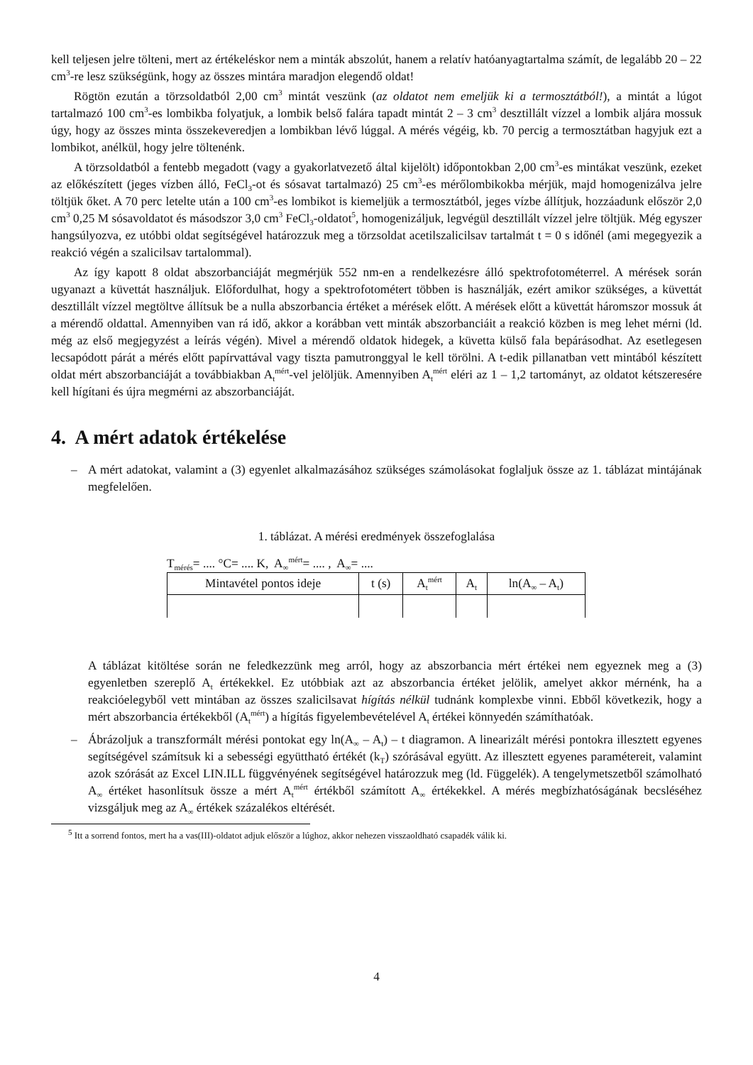kell teljesen jelre tölteni, mert az értékeléskor nem a minták abszolút, hanem a relatív hatóanyagtartalma számít, de legalább 20 – 22 cm<sup>3</sup>-re lesz szükségünk, hogy az összes mintára maradjon elegendő oldat!
Rögtön ezután a törzsoldatból 2,00 cm<sup>3</sup> mintát veszünk (az oldatot nem emeljük ki a termosztátból!), a mintát a lúgot tartalmazó 100 cm<sup>3</sup>-es lombikba folyatjuk, a lombik belső falára tapadt mintát 2 – 3 cm<sup>3</sup> desztillált vízzel a lombik aljára mossuk úgy, hogy az összes minta összekeveredjen a lombikban lévő lúggal. A mérés végéig, kb. 70 percig a termosztátban hagyjuk ezt a lombikot, anélkül, hogy jelre töltenénk.
A törzsoldatból a fentebb megadott (vagy a gyakorlatvezető által kijelölt) időpontokban 2,00 cm<sup>3</sup>-es mintákat veszünk, ezeket az előkészített (jeges vízben álló, FeCl<sub>3</sub>-ot és sósavat tartalmazó) 25 cm<sup>3</sup>-es mérőlombikokba mérjük, majd homogenizálva jelre töltjük őket. A 70 perc letelte után a 100 cm<sup>3</sup>-es lombikot is kiemeljük a termosztátból, jeges vízbe állítjuk, hozzáadunk először 2,0 cm<sup>3</sup> 0,25 M sósavoldatot és másodszor 3,0 cm<sup>3</sup> FeCl<sub>3</sub>-oldatot<sup>5</sup>, homogenizáljuk, legvégül desztillált vízzel jelre töltjük. Még egyszer hangsúlyozva, ez utóbbi oldat segítségével határozzuk meg a törzsoldat acetilszalicilsav tartalmát t = 0 s időnél (ami megegyezik a reakció végén a szalicilsav tartalommal).
Az így kapott 8 oldat abszorbanciáját megmérjük 552 nm-en a rendelkezésre álló spektrofotométerrel. A mérések során ugyanazt a küvettát használjuk. Előfordulhat, hogy a spektrofotométert többen is használják, ezért amikor szükséges, a küvettát desztillált vízzel megtöltve állítsuk be a nulla abszorbancia értéket a mérések előtt. A mérések előtt a küvettát háromszor mossuk át a mérendő oldattal. Amennyiben van rá idő, akkor a korábban vett minták abszorbanciáit a reakció közben is meg lehet mérni (ld. még az első megjegyzést a leírás végén). Mivel a mérendő oldatok hidegek, a küvetta külső fala bepárásodhat. Az esetlegesen lecsapódott párát a mérés előtt papírvattával vagy tiszta pamutronggyal le kell törölni. A t-edik pillanatban vett mintából készített oldat mért abszorbanciáját a továbbiakban A<sub>t</sub><sup>mért</sup>-vel jelöljük. Amennyiben A<sub>t</sub><sup>mért</sup> eléri az 1 – 1,2 tartományt, az oldatot kétszeresére kell hígítani és újra megmérni az abszorbanciáját.
4. A mért adatok értékelése
– A mért adatokat, valamint a (3) egyenlet alkalmazásához szükséges számolásokat foglaljuk össze az 1. táblázat mintájának megfelelően.
1. táblázat. A mérési eredmények összefoglalása
T<sub>mérés</sub>= .... °C= .... K, A<sub>∞</sub><sup>mért</sup>= .... , A<sub>∞</sub>= ....
| Mintavétel pontos ideje | t (s) | A<sub>t</sub><sup>mért</sup> | A<sub>t</sub> | ln(A<sub>∞</sub> – A<sub>t</sub>) |
A táblázat kitöltése során ne feledkezzünk meg arról, hogy az abszorbancia mért értékei nem egyeznek meg a (3) egyenletben szereplő A<sub>t</sub> értékekkel. Ez utóbbiak azt az abszorbancia értéket jelölik, amelyet akkor mérnénk, ha a reakcióelegyből vett mintában az összes szalicilsavat hígítás nélkül tudnánk komplexbe vinni. Ebből következik, hogy a mért abszorbancia értékekből (A<sub>t</sub><sup>mért</sup>) a hígítás figyelembevételével A<sub>t</sub> értékei könnyedén számíthatóak.
– Ábrázoljuk a transzformált mérési pontokat egy ln(A<sub>∞</sub> – A<sub>t</sub>) – t diagramon. A linearizált mérési pontokra illesztett egyenes segítségével számítsuk ki a sebességi együttható értékét (k<sub>T</sub>) szórásával együtt. Az illesztett egyenes paramétereit, valamint azok szórását az Excel LIN.ILL függvényének segítségével határozzuk meg (ld. Függelék). A tengelymetszetből számolható A<sub>∞</sub> értéket hasonlítsuk össze a mért A<sub>t</sub><sup>mért</sup> értékből számított A<sub>∞</sub> értékekkel. A mérés megbízhatóságának becsléséhez vizsgáljuk meg az A<sub>∞</sub> értékek százalékos eltérését.
<sup>5</sup> Itt a sorrend fontos, mert ha a vas(III)-oldatot adjuk először a lúghoz, akkor nehezen visszaoldható csapadék válik ki.
4